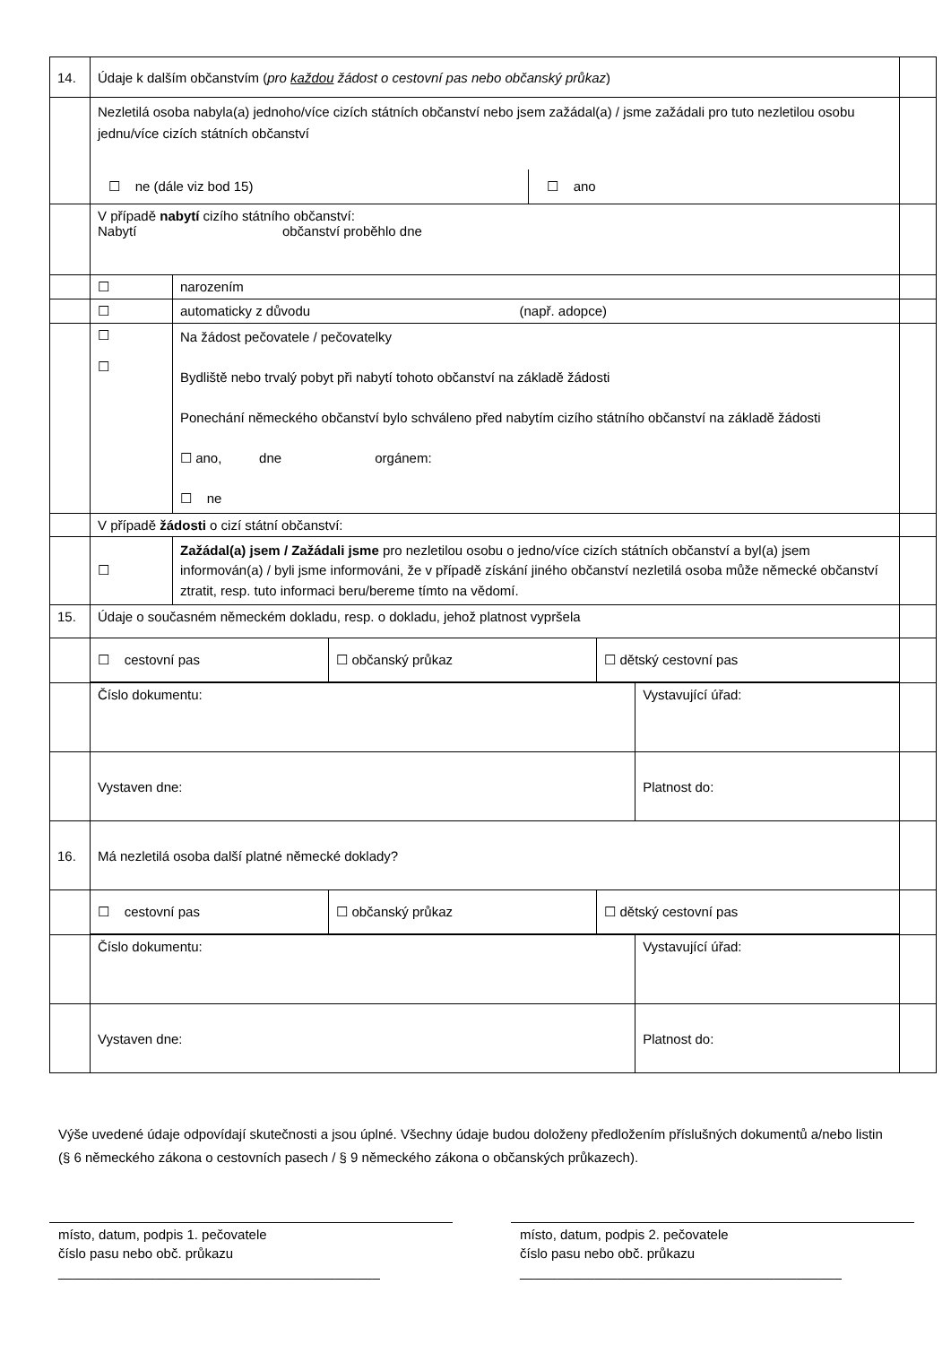| 14. | Údaje k dalším občanstvím ( pro každou žádost o cestovní pas nebo občanský průkaz ) | | | |
| | Nezletilá osoba nabyla(a) jednoho/více cizích státních občanství nebo jsem zažádal(a) / jsme zažádali pro tuto nezletilou osobu jednu/více cizích státních občanství ☐ ne (dále viz bod 15) ☐ ano | | | |
| | V případě nabytí cizího státního občanství: Nabytí občanství proběhlo dne | | | |
| | ☐ | narozením | | |
| | ☐ | automaticky z důvodu (např. adopce) | | |
| | ☐ ☐ | Na žádost pečovatele / pečovatelky Bydliště nebo trvalý pobyt při nabytí tohoto občanství na základě žádosti Ponechání německého občanství bylo schváleno před nabytím cizího státního občanství na základě žádosti ☐ ano, dne orgánem: ☐ ne | | |
| | V případě žádosti o cizí státní občanství: | | | |
| | ☐ | Zažádal(a) jsem / Zažádali jsme pro nezletilou osobu o jedno/více cizích státních občanství a byl(a) jsem informován(a) / byli jsme informováni, že v případě získání jiného občanství nezletilá osoba může německé občanství ztratit, resp. tuto informaci beru/bereme tímto na vědomí. | | |
| 15. | Údaje o současném německém dokladu, resp. o dokladu, jehož platnost vypršela | | | |
| | / ☐ cestovní pas / ☐ občanský průkaz / ☐ dětský cestovní pas / | | | |
| | Číslo dokumentu: | | Vystavující úřad: | |
| | Vystaven dne: | | Platnost do: | |
| 16. | Má nezletilá osoba další platné německé doklady? | | | |
| | / ☐ cestovní pas / ☐ občanský průkaz / ☐ dětský cestovní pas / | | | |
| | Číslo dokumentu: | | Vystavující úřad: | |
| | Vystaven dne: | | Platnost do: | |
Výše uvedené údaje odpovídají skutečnosti a jsou úplné. Všechny údaje budou doloženy předložením příslušných dokumentů a/nebo listin (§ 6 německého zákona o cestovních pasech / § 9 německého zákona o občanských průkazech).
místo, datum, podpis 1. pečovatele
číslo pasu nebo obč. průkazu
___________________________________________
místo, datum, podpis 2. pečovatele
číslo pasu nebo obč. průkazu
___________________________________________